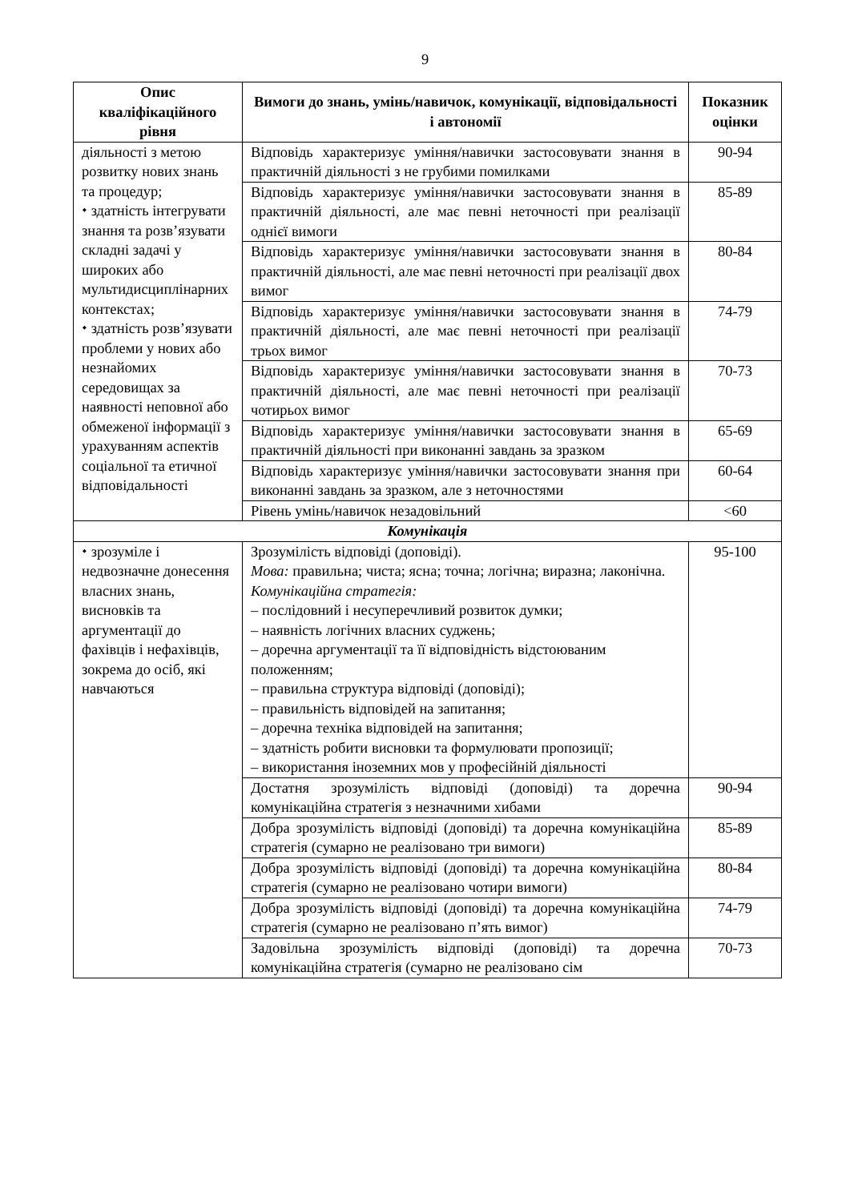9
| Опис кваліфікаційного рівня | Вимоги до знань, умінь/навичок, комунікації, відповідальності і автономії | Показник оцінки |
| --- | --- | --- |
| діяльності з метою розвитку нових знань та процедур; ⬩ здатність інтегрувати знання та розв’язувати складні задачі у широких або мультидисциплінарних контекстах; ⬩ здатність розв’язувати проблеми у нових або незнайомих середовищах за наявності неповної або обмеженої інформації з урахуванням аспектів соціальної та етичної відповідальності | Відповідь характеризує уміння/навички застосовувати знання в практичній діяльності з не грубими помилками | 90-94 |
| | Відповідь характеризує уміння/навички застосовувати знання в практичній діяльності, але має певні неточності при реалізації однієї вимоги | 85-89 |
| | Відповідь характеризує уміння/навички застосовувати знання в практичній діяльності, але має певні неточності при реалізації двох вимог | 80-84 |
| | Відповідь характеризує уміння/навички застосовувати знання в практичній діяльності, але має певні неточності при реалізації трьох вимог | 74-79 |
| | Відповідь характеризує уміння/навички застосовувати знання в практичній діяльності, але має певні неточності при реалізації чотирьох вимог | 70-73 |
| | Відповідь характеризує уміння/навички застосовувати знання в практичній діяльності при виконанні завдань за зразком | 65-69 |
| | Відповідь характеризує уміння/навички застосовувати знання при виконанні завдань за зразком, але з неточностями | 60-64 |
| | Рівень умінь/навичок незадовільний | <60 |
| Комунікація | | |
| ⬩ зрозуміле і недвозначне донесення власних знань, висновків та аргументації до фахівців і нефахівців, зокрема до осіб, які навчаються | Зрозумілість відповіді (доповіді). Мова: правильна; чиста; ясна; точна; логічна; виразна; лаконічна. Комунікаційна стратегія: – послідовний і несуперечливий розвиток думки; – наявність логічних власних суджень; – доречна аргументації та її відповідність відстоюваним положенням; – правильна структура відповіді (доповіді); – правильність відповідей на запитання; – доречна техніка відповідей на запитання; – здатність робити висновки та формулювати пропозиції; – використання іноземних мов у професійній діяльності | 95-100 |
| | Достатня зрозумілість відповіді (доповіді) та доречна комунікаційна стратегія з незначними хибами | 90-94 |
| | Добра зрозумілість відповіді (доповіді) та доречна комунікаційна стратегія (сумарно не реалізовано три вимоги) | 85-89 |
| | Добра зрозумілість відповіді (доповіді) та доречна комунікаційна стратегія (сумарно не реалізовано чотири вимоги) | 80-84 |
| | Добра зрозумілість відповіді (доповіді) та доречна комунікаційна стратегія (сумарно не реалізовано п’ять вимог) | 74-79 |
| | Задовільна зрозумілість відповіді (доповіді) та доречна комунікаційна стратегія (сумарно не реалізовано сім | 70-73 |